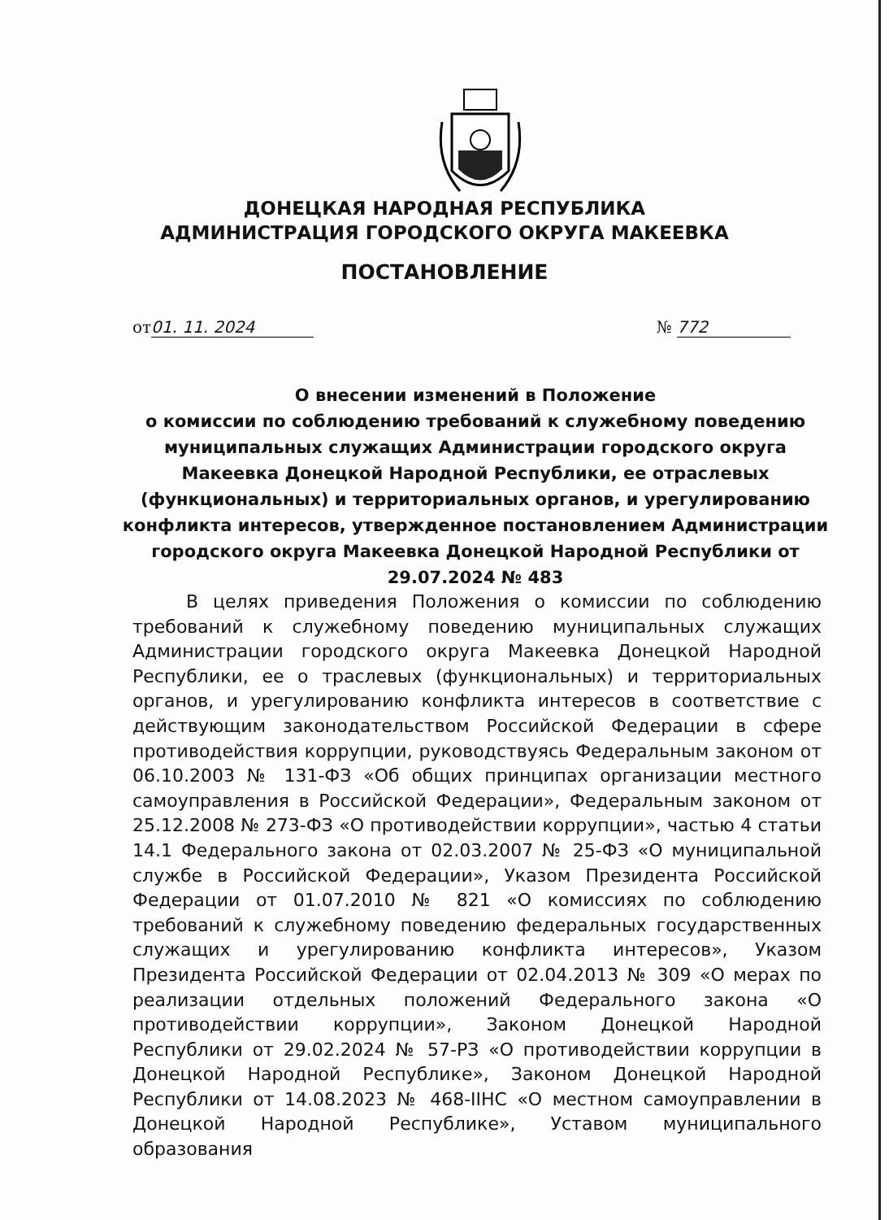ДОНЕЦКАЯ НАРОДНАЯ РЕСПУБЛИКА
АДМИНИСТРАЦИЯ ГОРОДСКОГО ОКРУГА МАКЕЕВКА
ПОСТАНОВЛЕНИЕ
от 01. 11. 2024 № 772
О внесении изменений в Положение
о комиссии по соблюдению требований к служебному поведению муниципальных служащих Администрации городского округа Макеевка Донецкой Народной Республики, ее отраслевых (функциональных) и территориальных органов, и урегулированию конфликта интересов, утвержденное постановлением Администрации городского округа Макеевка Донецкой Народной Республики от 29.07.2024 № 483
   В целях приведения Положения о комиссии по соблюдению требований к служебному поведению муниципальных служащих Администрации городского округа Макеевка Донецкой Народной Республики, ее о траслевых (функциональных) и территориальных органов, и урегулированию конфликта интересов в соответствие с действующим законодательством Российской Федерации в сфере противодействия коррупции, руководствуясь Федеральным законом от 06.10.2003 № 131-ФЗ «Об общих принципах организации местного самоуправления в Российской Федерации», Федеральным законом от 25.12.2008 № 273-ФЗ «О противодействии коррупции», частью 4 статьи 14.1 Федерального закона от 02.03.2007 № 25-ФЗ «О муниципальной службе в Российской Федерации», Указом Президента Российской Федерации от 01.07.2010 № 821 «О комиссиях по соблюдению требований к служебному поведению федеральных государственных служащих и урегулированию конфликта интересов», Указом Президента Российской Федерации от 02.04.2013 № 309 «О мерах по реализации отдельных положений Федерального закона «О противодействии коррупции», Законом Донецкой Народной Республики от 29.02.2024 № 57-РЗ «О противодействии коррупции в Донецкой Народной Республике», Законом Донецкой Народной Республики от 14.08.2023 № 468-IIНС «О местном самоуправлении в Донецкой Народной Республике», Уставом муниципального образования